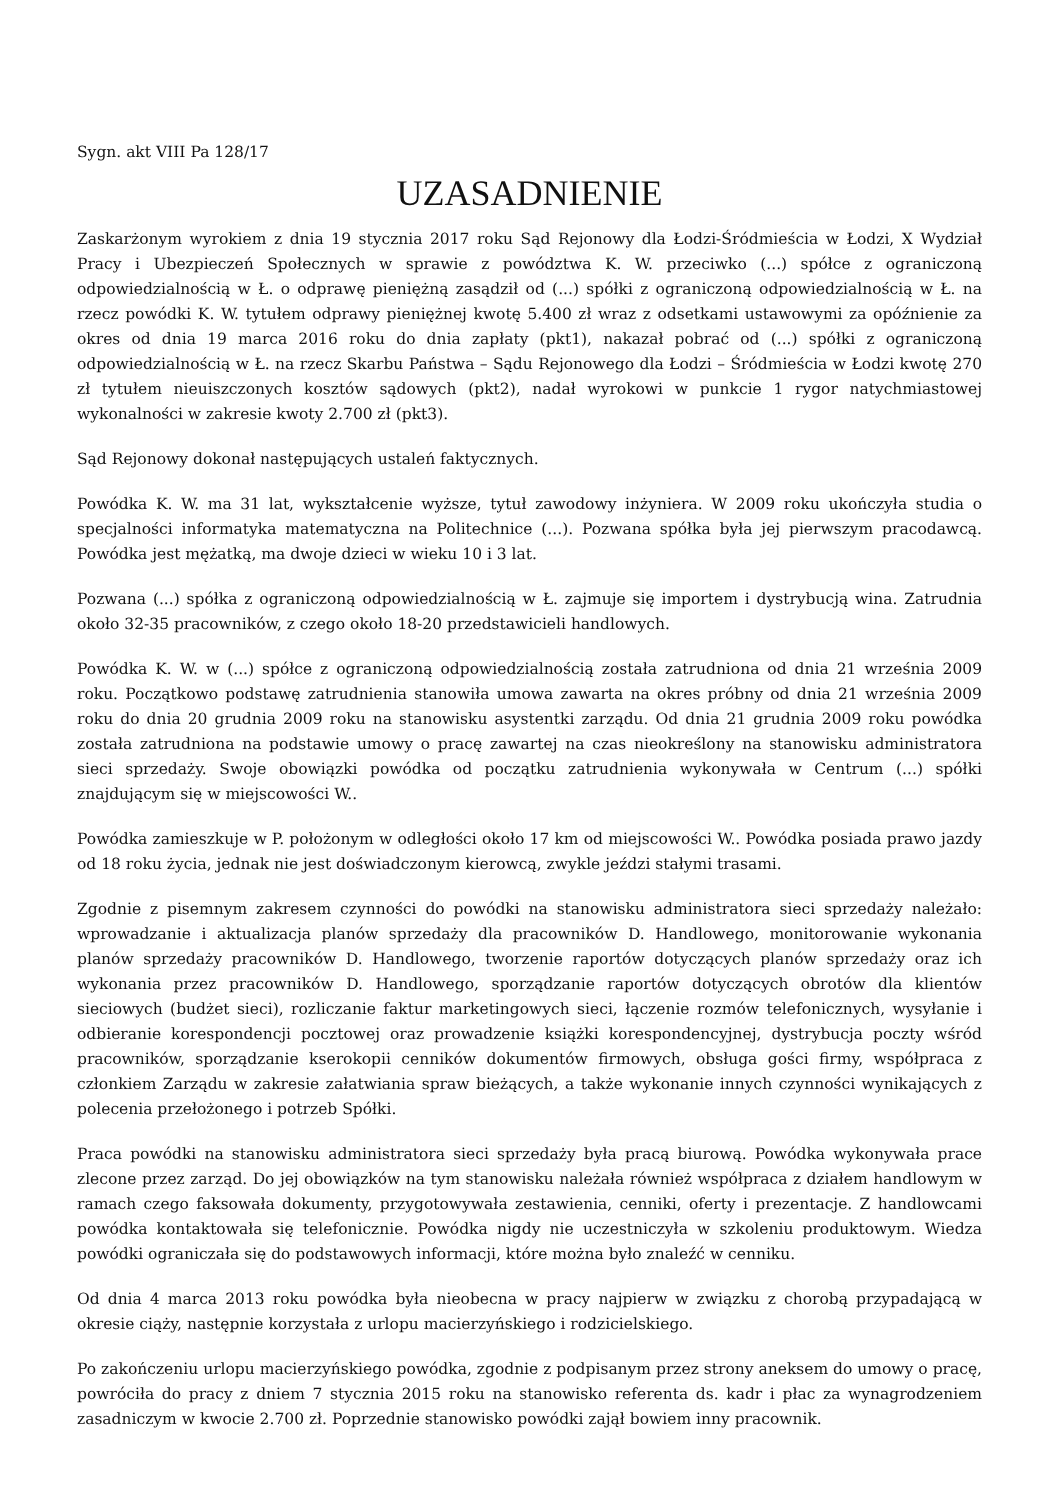Sygn. akt VIII Pa 128/17
UZASADNIENIE
Zaskarżonym wyrokiem z dnia 19 stycznia 2017 roku Sąd Rejonowy dla Łodzi-Śródmieścia w Łodzi, X Wydział Pracy i Ubezpieczeń Społecznych w sprawie z powództwa K. W. przeciwko (...) spółce z ograniczoną odpowiedzialnością w Ł. o odprawę pieniężną zasądził od (...) spółki z ograniczoną odpowiedzialnością w Ł. na rzecz powódki K. W. tytułem odprawy pieniężnej kwotę 5.400 zł wraz z odsetkami ustawowymi za opóźnienie za okres od dnia 19 marca 2016 roku do dnia zapłaty (pkt1), nakazał pobrać od (...) spółki z ograniczoną odpowiedzialnością w Ł. na rzecz Skarbu Państwa – Sądu Rejonowego dla Łodzi – Śródmieścia w Łodzi kwotę 270 zł tytułem nieuiszczonych kosztów sądowych (pkt2), nadał wyrokowi w punkcie 1 rygor natychmiastowej wykonalności w zakresie kwoty 2.700 zł (pkt3).
Sąd Rejonowy dokonał następujących ustaleń faktycznych.
Powódka K. W. ma 31 lat, wykształcenie wyższe, tytuł zawodowy inżyniera. W 2009 roku ukończyła studia o specjalności informatyka matematyczna na Politechnice (...). Pozwana spółka była jej pierwszym pracodawcą. Powódka jest mężatką, ma dwoje dzieci w wieku 10 i 3 lat.
Pozwana (...) spółka z ograniczoną odpowiedzialnością w Ł. zajmuje się importem i dystrybucją wina. Zatrudnia około 32-35 pracowników, z czego około 18-20 przedstawicieli handlowych.
Powódka K. W. w (...) spółce z ograniczoną odpowiedzialnością została zatrudniona od dnia 21 września 2009 roku. Początkowo podstawę zatrudnienia stanowiła umowa zawarta na okres próbny od dnia 21 września 2009 roku do dnia 20 grudnia 2009 roku na stanowisku asystentki zarządu. Od dnia 21 grudnia 2009 roku powódka została zatrudniona na podstawie umowy o pracę zawartej na czas nieokreślony na stanowisku administratora sieci sprzedaży. Swoje obowiązki powódka od początku zatrudnienia wykonywała w Centrum (...) spółki znajdującym się w miejscowości W..
Powódka zamieszkuje w P. położonym w odległości około 17 km od miejscowości W.. Powódka posiada prawo jazdy od 18 roku życia, jednak nie jest doświadczonym kierowcą, zwykle jeździ stałymi trasami.
Zgodnie z pisemnym zakresem czynności do powódki na stanowisku administratora sieci sprzedaży należało: wprowadzanie i aktualizacja planów sprzedaży dla pracowników D. Handlowego, monitorowanie wykonania planów sprzedaży pracowników D. Handlowego, tworzenie raportów dotyczących planów sprzedaży oraz ich wykonania przez pracowników D. Handlowego, sporządzanie raportów dotyczących obrotów dla klientów sieciowych (budżet sieci), rozliczanie faktur marketingowych sieci, łączenie rozmów telefonicznych, wysyłanie i odbieranie korespondencji pocztowej oraz prowadzenie książki korespondencyjnej, dystrybucja poczty wśród pracowników, sporządzanie kserokopii cenników dokumentów firmowych, obsługa gości firmy, współpraca z członkiem Zarządu w zakresie załatwiania spraw bieżących, a także wykonanie innych czynności wynikających z polecenia przełożonego i potrzeb Spółki.
Praca powódki na stanowisku administratora sieci sprzedaży była pracą biurową. Powódka wykonywała prace zlecone przez zarząd. Do jej obowiązków na tym stanowisku należała również współpraca z działem handlowym w ramach czego faksowała dokumenty, przygotowywała zestawienia, cenniki, oferty i prezentacje. Z handlowcami powódka kontaktowała się telefonicznie. Powódka nigdy nie uczestniczyła w szkoleniu produktowym. Wiedza powódki ograniczała się do podstawowych informacji, które można było znaleźć w cenniku.
Od dnia 4 marca 2013 roku powódka była nieobecna w pracy najpierw w związku z chorobą przypadającą w okresie ciąży, następnie korzystała z urlopu macierzyńskiego i rodzicielskiego.
Po zakończeniu urlopu macierzyńskiego powódka, zgodnie z podpisanym przez strony aneksem do umowy o pracę, powróciła do pracy z dniem 7 stycznia 2015 roku na stanowisko referenta ds. kadr i płac za wynagrodzeniem zasadniczym w kwocie 2.700 zł. Poprzednie stanowisko powódki zajął bowiem inny pracownik.